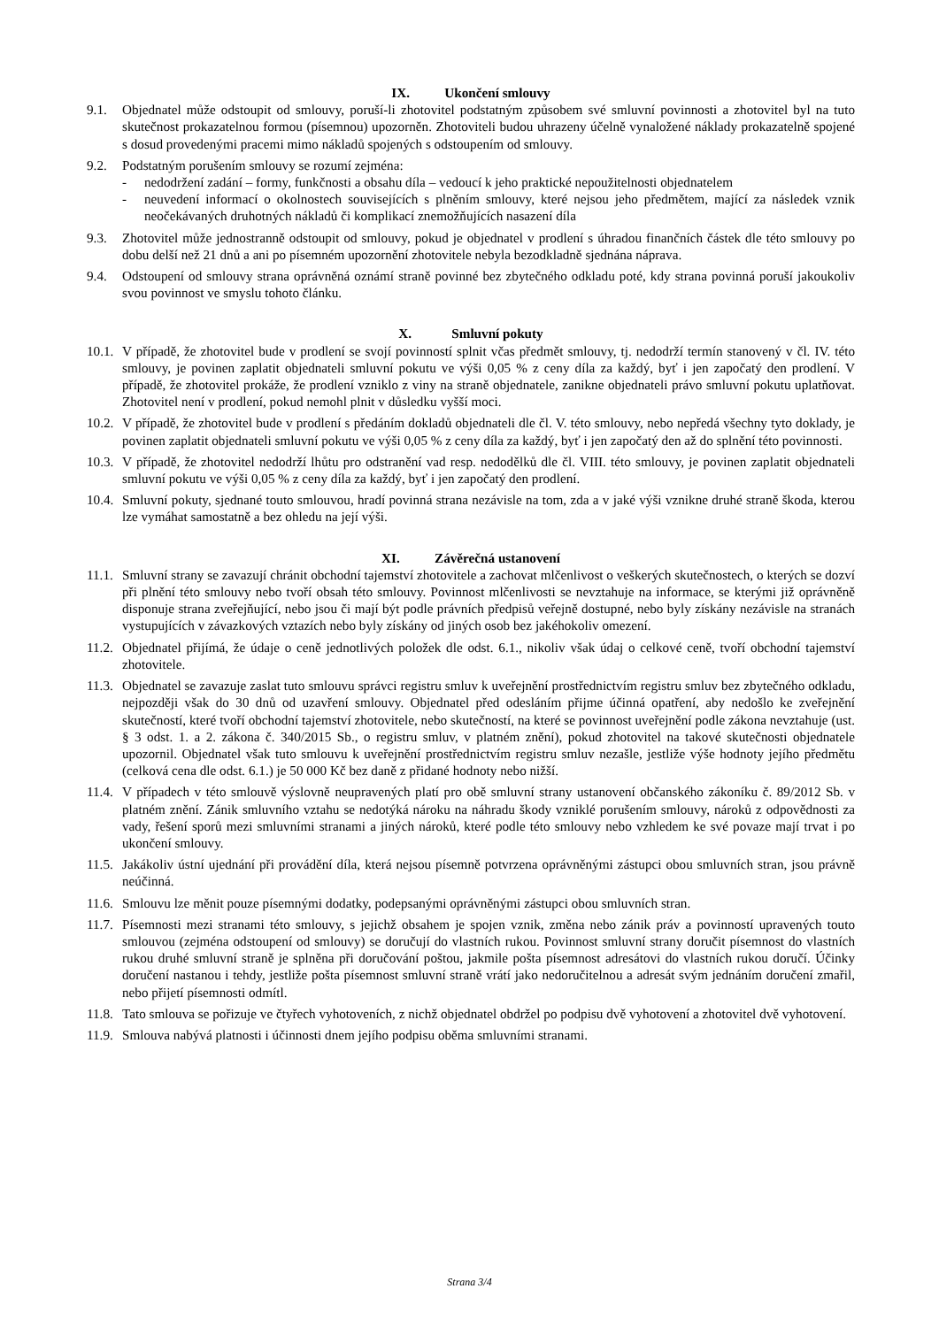IX. Ukončení smlouvy
9.1. Objednatel může odstoupit od smlouvy, poruší-li zhotovitel podstatným způsobem své smluvní povinnosti a zhotovitel byl na tuto skutečnost prokazatelnou formou (písemnou) upozorněn. Zhotoviteli budou uhrazeny účelně vynaložené náklady prokazatelně spojené s dosud provedenými pracemi mimo nákladů spojených s odstoupením od smlouvy.
9.2. Podstatným porušením smlouvy se rozumí zejména:
- nedodržení zadání – formy, funkčnosti a obsahu díla – vedoucí k jeho praktické nepoužitelnosti objednatelem
- neuvedení informací o okolnostech souvisejících s plněním smlouvy, které nejsou jeho předmětem, mající za následek vznik neočekávaných druhotných nákladů či komplikací znemožňujících nasazení díla
9.3. Zhotovitel může jednostranně odstoupit od smlouvy, pokud je objednatel v prodlení s úhradou finančních částek dle této smlouvy po dobu delší než 21 dnů a ani po písemném upozornění zhotovitele nebyla bezodkladně sjednána náprava.
9.4. Odstoupení od smlouvy strana oprávněná oznámí straně povinné bez zbytečného odkladu poté, kdy strana povinná poruší jakoukoliv svou povinnost ve smyslu tohoto článku.
X. Smluvní pokuty
10.1.
V případě, že zhotovitel bude v prodlení se svojí povinností splnit včas předmět smlouvy, tj. nedodrží termín stanovený v čl. IV. této smlouvy, je povinen zaplatit objednateli smluvní pokutu ve výši 0,05 % z ceny díla za každý, byť i jen započatý den prodlení. V případě, že zhotovitel prokáže, že prodlení vzniklo z viny na straně objednatele, zanikne objednateli právo smluvní pokutu uplatňovat. Zhotovitel není v prodlení, pokud nemohl plnit v důsledku vyšší moci.
10.2.
V případě, že zhotovitel bude v prodlení s předáním dokladů objednateli dle čl. V. této smlouvy, nebo nepředá všechny tyto doklady, je povinen zaplatit objednateli smluvní pokutu ve výši 0,05 % z ceny díla za každý, byť i jen započatý den až do splnění této povinnosti.
10.3.
V případě, že zhotovitel nedodrží lhůtu pro odstranění vad resp. nedodělků dle čl. VIII. této smlouvy, je povinen zaplatit objednateli smluvní pokutu ve výši 0,05 % z ceny díla za každý, byť i jen započatý den prodlení.
10.4.
Smluvní pokuty, sjednané touto smlouvou, hradí povinná strana nezávisle na tom, zda a v jaké výši vznikne druhé straně škoda, kterou lze vymáhat samostatně a bez ohledu na její výši.
XI. Závěrečná ustanovení
11.1.
Smluvní strany se zavazují chránit obchodní tajemství zhotovitele a zachovat mlčenlivost o veškerých skutečnostech, o kterých se dozví při plnění této smlouvy nebo tvoří obsah této smlouvy. Povinnost mlčenlivosti se nevztahuje na informace, se kterými již oprávněně disponuje strana zveřejňující, nebo jsou či mají být podle právních předpisů veřejně dostupné, nebo byly získány nezávisle na stranách vystupujících v závazkových vztazích nebo byly získány od jiných osob bez jakéhokoliv omezení.
11.2.
Objednatel přijímá, že údaje o ceně jednotlivých položek dle odst. 6.1., nikoliv však údaj o celkové ceně, tvoří obchodní tajemství zhotovitele.
11.3.
Objednatel se zavazuje zaslat tuto smlouvu správci registru smluv k uveřejnění prostřednictvím registru smluv bez zbytečného odkladu, nejpozději však do 30 dnů od uzavření smlouvy. Objednatel před odesláním přijme účinná opatření, aby nedošlo ke zveřejnění skutečností, které tvoří obchodní tajemství zhotovitele, nebo skutečností, na které se povinnost uveřejnění podle zákona nevztahuje (ust. § 3 odst. 1. a 2. zákona č. 340/2015 Sb., o registru smluv, v platném znění), pokud zhotovitel na takové skutečnosti objednatele upozornil. Objednatel však tuto smlouvu k uveřejnění prostřednictvím registru smluv nezašle, jestliže výše hodnoty jejího předmětu (celková cena dle odst. 6.1.) je 50 000 Kč bez daně z přidané hodnoty nebo nižší.
11.4.
V případech v této smlouvě výslovně neupravených platí pro obě smluvní strany ustanovení občanského zákoníku č. 89/2012 Sb. v platném znění. Zánik smluvního vztahu se nedotýká nároku na náhradu škody vzniklé porušením smlouvy, nároků z odpovědnosti za vady, řešení sporů mezi smluvními stranami a jiných nároků, které podle této smlouvy nebo vzhledem ke své povaze mají trvat i po ukončení smlouvy.
11.5.
Jakákoliv ústní ujednání při provádění díla, která nejsou písemně potvrzena oprávněnými zástupci obou smluvních stran, jsou právně neúčinná.
11.6.
Smlouvu lze měnit pouze písemnými dodatky, podepsanými oprávněnými zástupci obou smluvních stran.
11.7.
Písemnosti mezi stranami této smlouvy, s jejichž obsahem je spojen vznik, změna nebo zánik práv a povinností upravených touto smlouvou (zejména odstoupení od smlouvy) se doručují do vlastních rukou. Povinnost smluvní strany doručit písemnost do vlastních rukou druhé smluvní straně je splněna při doručování poštou, jakmile pošta písemnost adresátovi do vlastních rukou doručí. Účinky doručení nastanou i tehdy, jestliže pošta písemnost smluvní straně vrátí jako nedoručitelnou a adresát svým jednáním doručení zmařil, nebo přijetí písemnosti odmítl.
11.8.
Tato smlouva se pořizuje ve čtyřech vyhotoveních, z nichž objednatel obdržel po podpisu dvě vyhotovení a zhotovitel dvě vyhotovení.
11.9.
Smlouva nabývá platnosti i účinnosti dnem jejího podpisu oběma smluvními stranami.
Strana 3/4